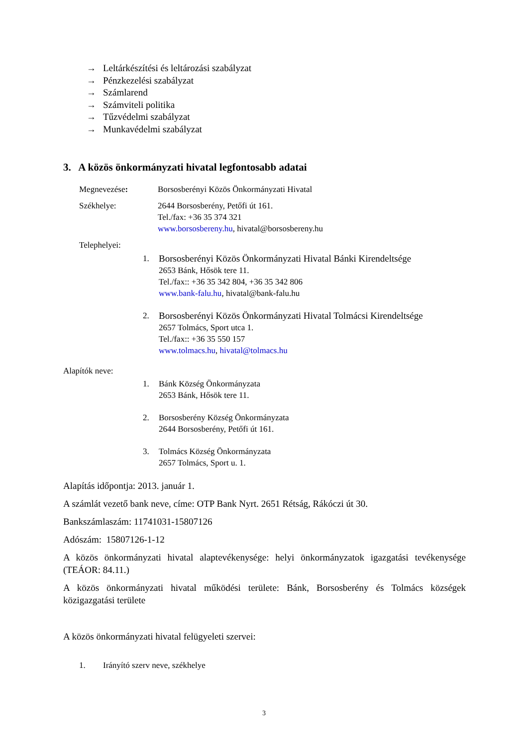→ Leltárkészítési és leltározási szabályzat
→ Pénzkezelési szabályzat
→ Számlarend
→ Számviteli politika
→ Tűzvédelmi szabályzat
→ Munkavédelmi szabályzat
3. A közös önkormányzati hivatal legfontosabb adatai
Megnevezése: Borsosberényi Közös Önkormányzati Hivatal
Székhelye: 2644 Borsosberény, Petőfi út 161.
Tel./fax: +36 35 374 321
www.borsosbereny.hu, hivatal@borsosbereny.hu
Telephelyei:
1. Borsosberényi Közös Önkormányzati Hivatal Bánki Kirendeltsége
2653 Bánk, Hősök tere 11.
Tel./fax:: +36 35 342 804, +36 35 342 806
www.bank-falu.hu, hivatal@bank-falu.hu
2. Borsosberényi Közös Önkormányzati Hivatal Tolmácsi Kirendeltsége
2657 Tolmács, Sport utca 1.
Tel./fax:: +36 35 550 157
www.tolmacs.hu, hivatal@tolmacs.hu
Alapítók neve:
1. Bánk Község Önkormányzata
2653 Bánk, Hősök tere 11.
2. Borsosberény Község Önkormányzata
2644 Borsosberény, Petőfi út 161.
3. Tolmács Község Önkormányzata
2657 Tolmács, Sport u. 1.
Alapítás időpontja: 2013. január 1.
A számlát vezető bank neve, címe: OTP Bank Nyrt. 2651 Rétság, Rákóczi út 30.
Bankszámlaszám: 11741031-15807126
Adószám: 15807126-1-12
A közös önkormányzati hivatal alaptevékenysége: helyi önkormányzatok igazgatási tevékenysége (TEÁOR: 84.11.)
A közös önkormányzati hivatal működési területe: Bánk, Borsosberény és Tolmács községek közigazgatási területe
A közös önkormányzati hivatal felügyeleti szervei:
1. Irányító szerv neve, székhelye
3